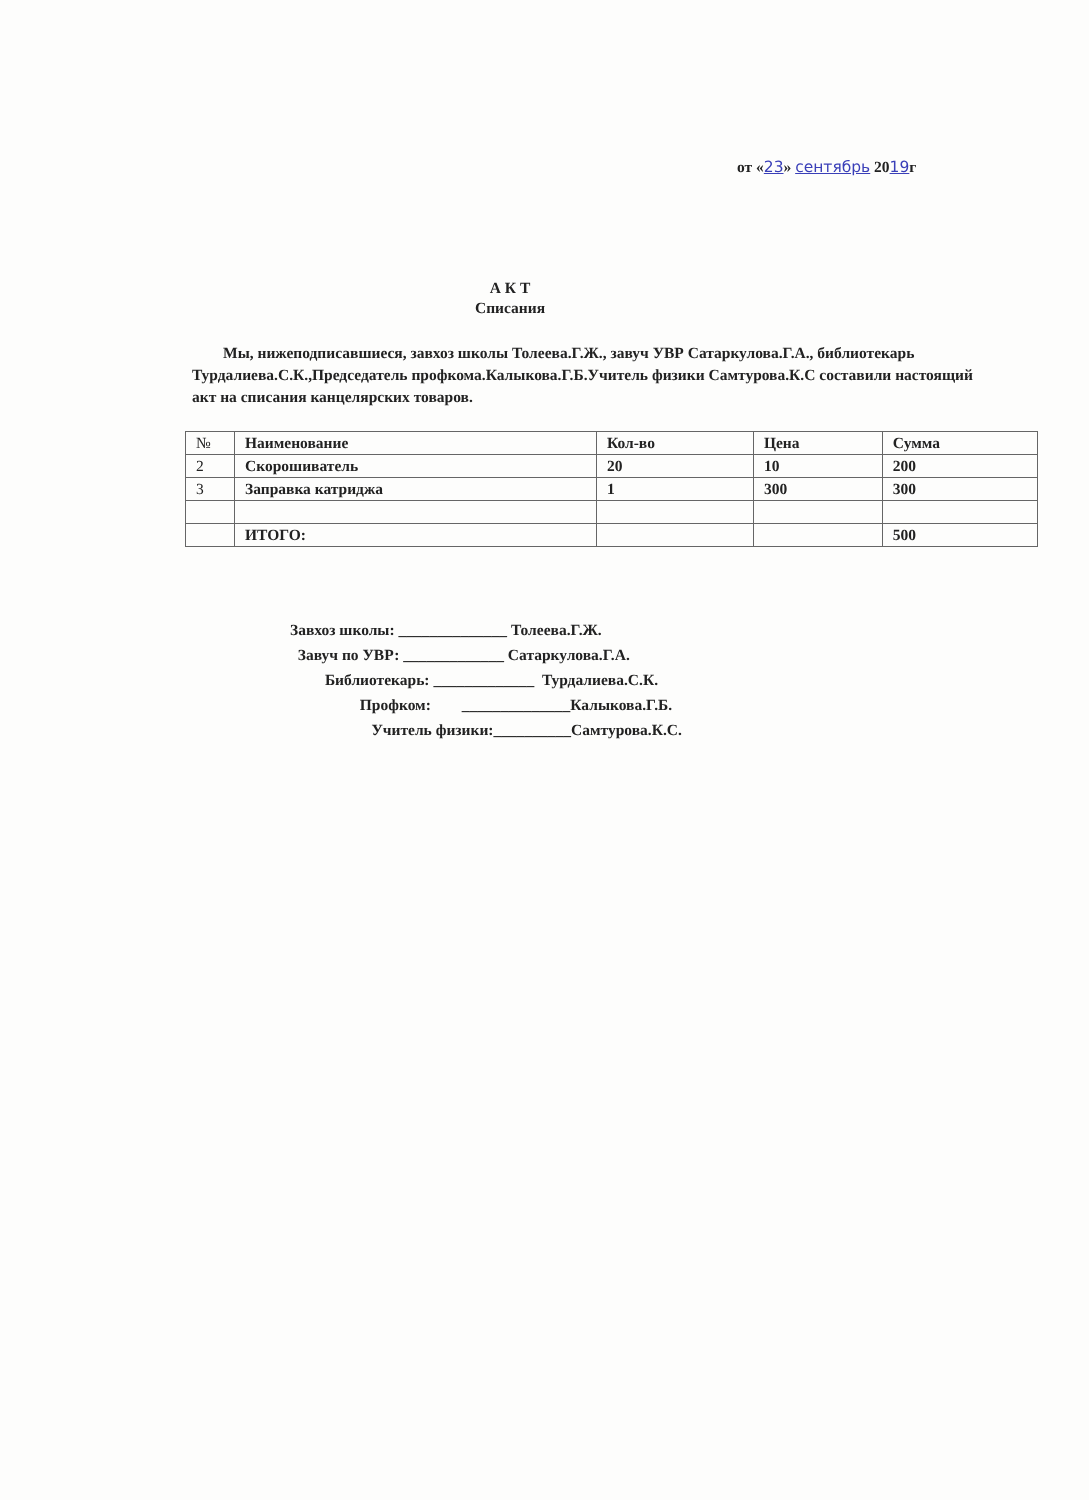от «23» сентябрь 2019г
А К Т
Списания
Мы, нижеподписавшиеся, завхоз школы Толеева.Г.Ж., завуч УВР Сатаркулова.Г.А., библиотекарь Турдалиева.С.К.,Председатель профкома.Калыкова.Г.Б.Учитель физики Самтурова.К.С составили настоящий акт на списания канцелярских товаров.
| № | Наименование | Кол-во | Цена | Сумма |
| --- | --- | --- | --- | --- |
| 2 | Скорошиватель | 20 | 10 | 200 |
| 3 | Заправка катриджа | 1 | 300 | 300 |
| | ИТОГО: | | | 500 |
Завхоз школы: ______________ Толеева.Г.Ж.
Завуч по УВР: _____________ Сатаркулова.Г.А.
Библиотекарь: _____________ Турдалиева.С.К.
Профком: ______________Калыкова.Г.Б.
Учитель физики:__________Самтурова.К.С.